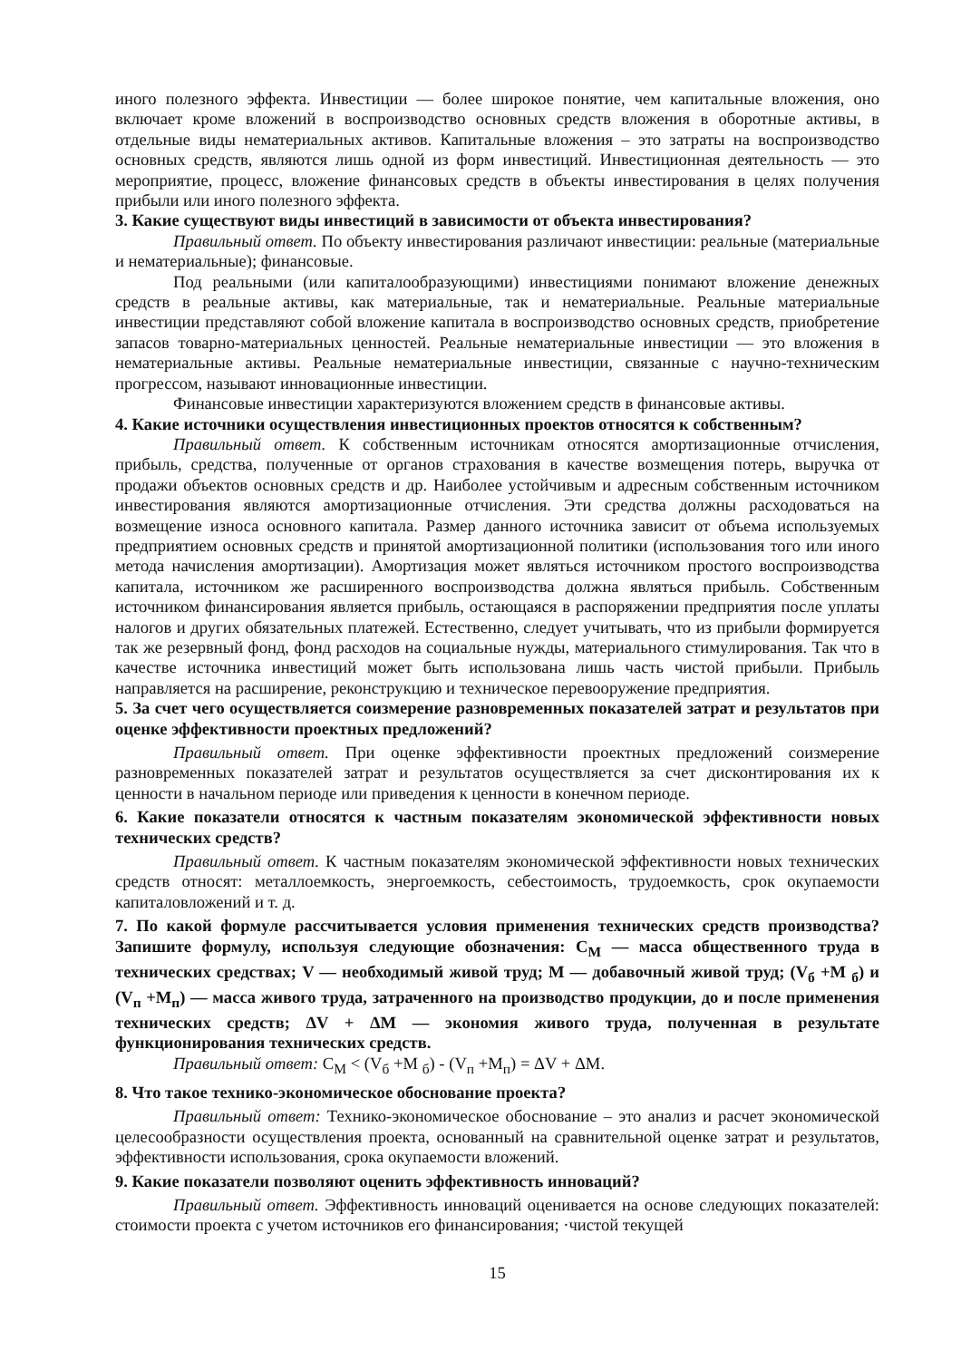иного полезного эффекта. Инвестиции — более широкое понятие, чем капитальные вложения, оно включает кроме вложений в воспроизводство основных средств вложения в оборотные активы, в отдельные виды нематериальных активов. Капитальные вложения – это затраты на воспроизводство основных средств, являются лишь одной из форм инвестиций. Инвестиционная деятельность — это мероприятие, процесс, вложение финансовых средств в объекты инвестирования в целях получения прибыли или иного полезного эффекта.
3. Какие существуют виды инвестиций в зависимости от объекта инвестирования?
Правильный ответ. По объекту инвестирования различают инвестиции: реальные (материальные и нематериальные); финансовые.
Под реальными (или капиталообразующими) инвестициями понимают вложение денежных средств в реальные активы, как материальные, так и нематериальные. Реальные материальные инвестиции представляют собой вложение капитала в воспроизводство основных средств, приобретение запасов товарно-материальных ценностей. Реальные нематериальные инвестиции — это вложения в нематериальные активы. Реальные нематериальные инвестиции, связанные с научно-техническим прогрессом, называют инновационные инвестиции.
Финансовые инвестиции характеризуются вложением средств в финансовые активы.
4. Какие источники осуществления инвестиционных проектов относятся к собственным?
Правильный ответ. К собственным источникам относятся амортизационные отчисления, прибыль, средства, полученные от органов страхования в качестве возмещения потерь, выручка от продажи объектов основных средств и др. Наиболее устойчивым и адресным собственным источником инвестирования являются амортизационные отчисления. Эти средства должны расходоваться на возмещение износа основного капитала. Размер данного источника зависит от объема используемых предприятием основных средств и принятой амортизационной политики (использования того или иного метода начисления амортизации). Амортизация может являться источником простого воспроизводства капитала, источником же расширенного воспроизводства должна являться прибыль. Собственным источником финансирования является прибыль, остающаяся в распоряжении предприятия после уплаты налогов и других обязательных платежей. Естественно, следует учитывать, что из прибыли формируется так же резервный фонд, фонд расходов на социальные нужды, материального стимулирования. Так что в качестве источника инвестиций может быть использована лишь часть чистой прибыли. Прибыль направляется на расширение, реконструкцию и техническое перевооружение предприятия.
5. За счет чего осуществляется соизмерение разновременных показателей затрат и результатов при оценке эффективности проектных предложений?
Правильный ответ. При оценке эффективности проектных предложений соизмерение разновременных показателей затрат и результатов осуществляется за счет дисконтирования их к ценности в начальном периоде или приведения к ценности в конечном периоде.
6. Какие показатели относятся к частным показателям экономической эффективности новых технических средств?
Правильный ответ. К частным показателям экономической эффективности новых технических средств относят: металлоемкость, энергоемкость, себестоимость, трудоемкость, срок окупаемости капиталовложений и т. д.
7. По какой формуле рассчитывается условия применения технических средств производства? Запишите формулу, используя следующие обозначения: С<sub>М</sub> — масса общественного труда в технических средствах; V — необходимый живой труд; М — добавочный живой труд; (V<sub>б</sub> +М <sub>б</sub>) и (V<sub>п</sub> +М<sub>п</sub>) — масса живого труда, затраченного на производство продукции, до и после применения технических средств; ΔV + ΔМ — экономия живого труда, полученная в результате функционирования технических средств.
Правильный ответ: С<sub>М</sub> < (V<sub>б</sub> +М <sub>б</sub>) - (V<sub>п</sub> +М<sub>п</sub>) = ΔV + ΔМ.
8. Что такое технико-экономическое обоснование проекта?
Правильный ответ: Технико-экономическое обоснование – это анализ и расчет экономической целесообразности осуществления проекта, основанный на сравнительной оценке затрат и результатов, эффективности использования, срока окупаемости вложений.
9. Какие показатели позволяют оценить эффективность инноваций?
Правильный ответ. Эффективность инноваций оценивается на основе следующих показателей: стоимости проекта с учетом источников его финансирования; ·чистой текущей
15